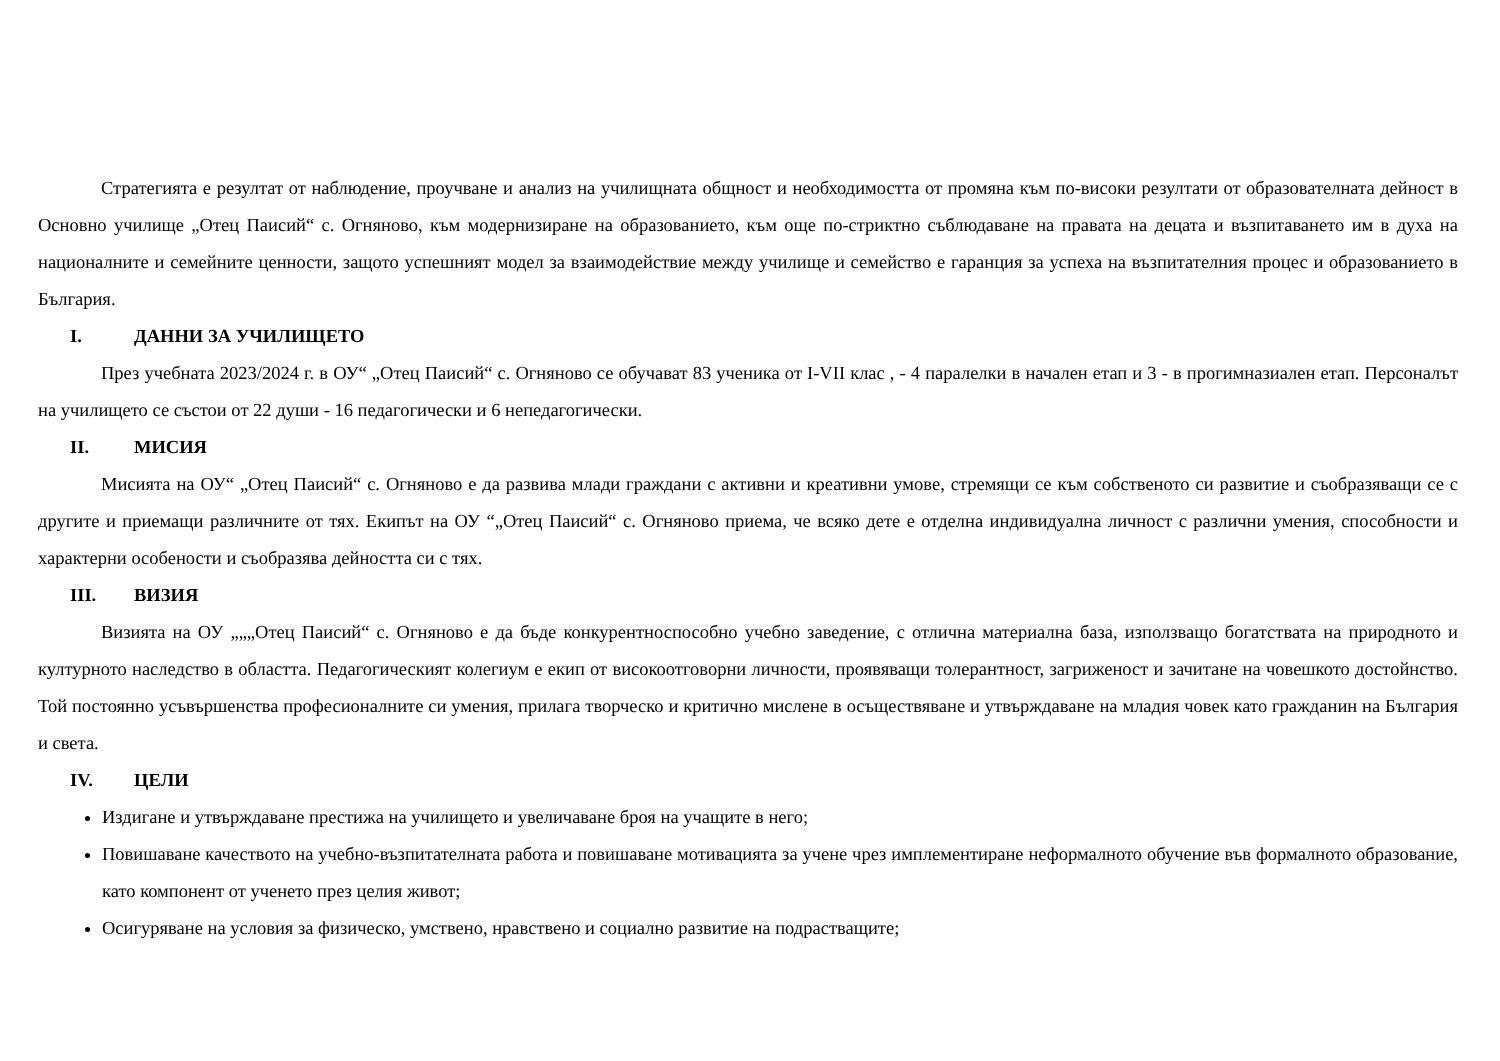Стратегията е резултат от наблюдение, проучване и анализ на училищната общност и необходимостта от промяна към по-високи резултати от образователната дейност в Основно училище „Отец Паисий“ с. Огняново, към модернизиране на образованието, към още по-стриктно съблюдаване на правата на децата и възпитаването им в духа на националните и семейните ценности, защото успешният модел за взаимодействие между училище и семейство е гаранция за успеха на възпитателния процес и образованието в България.
I. ДАННИ ЗА УЧИЛИЩЕТО
През учебната 2023/2024 г. в ОУ“ „Отец Паисий“ с. Огняново се обучават 83 ученика от I-VII клас , - 4 паралелки в начален етап и 3 - в прогимназиален етап. Персоналът на училището се състои от 22 души - 16 педагогически и 6 непедагогически.
II. МИСИЯ
Мисията на ОУ“ „Отец Паисий“ с. Огняново е да развива млади граждани с активни и креативни умове, стремящи се към собственото си развитие и съобразяващи се с другите и приемащи различните от тях. Екипът на ОУ “„Отец Паисий“ с. Огняново приема, че всяко дете е отделна индивидуална личност с различни умения, способности и характерни особености и съобразява дейността си с тях.
III. ВИЗИЯ
Визията на ОУ „„„Отец Паисий“ с. Огняново е да бъде конкурентноспособно учебно заведение, с отлична материална база, използващо богатствата на природното и културното наследство в областта. Педагогическият колегиум е екип от високоотговорни личности, проявяващи толерантност, загриженост и зачитане на човешкото достойнство. Той постоянно усъвършенства професионалните си умения, прилага творческо и критично мислене в осъществяване и утвърждаване на младия човек като гражданин на България и света.
IV. ЦЕЛИ
Издигане и утвърждаване престижа на училището и увеличаване броя на учащите в него;
Повишаване качеството на учебно-възпитателната работа и повишаване мотивацията за учене чрез имплементиране неформалното обучение във формалното образование, като компонент от ученето през целия живот;
Осигуряване на условия за физическо, умствено, нравствено и социално развитие на подрастващите;